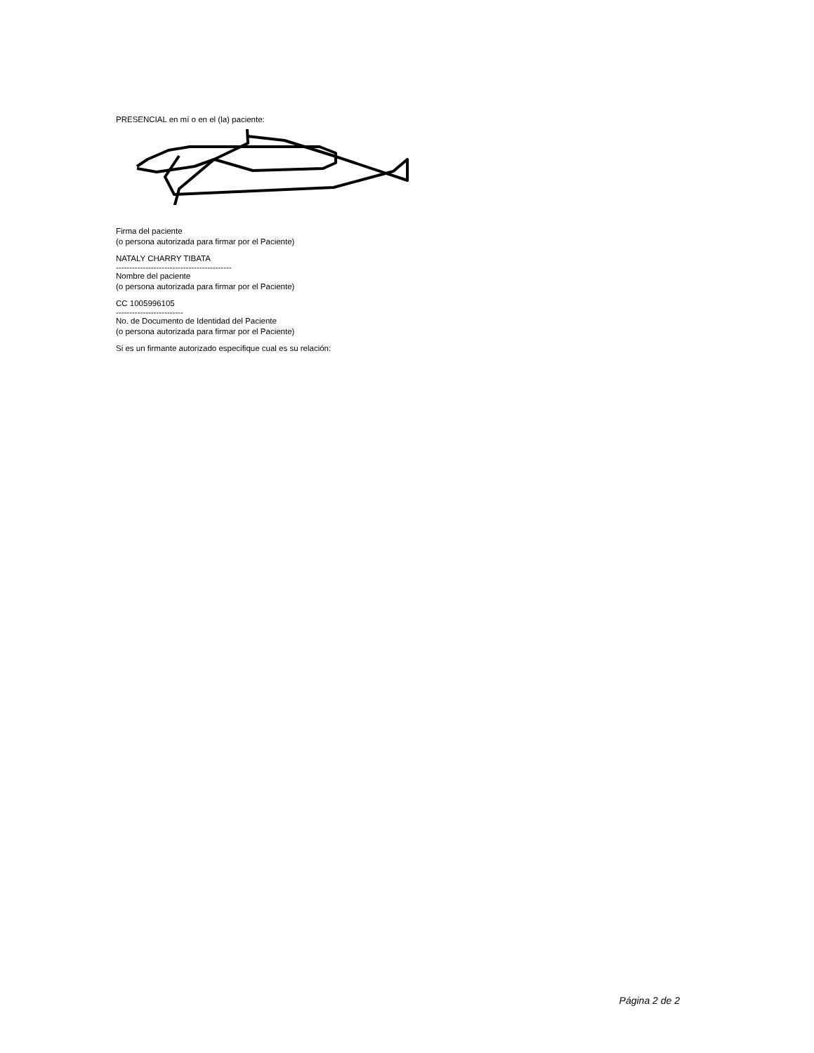PRESENCIAL en mí o en el (la) paciente:
Firma del paciente
(o persona autorizada para firmar por el Paciente)
NATALY CHARRY TIBATA
-------------------------------------------
Nombre del paciente
(o persona autorizada para firmar por el Paciente)
CC 1005996105
-------------------------
No. de Documento de Identidad del Paciente
(o persona autorizada para firmar por el Paciente)
Si es un firmante autorizado especifique cual es su relación:
Página 2 de 2